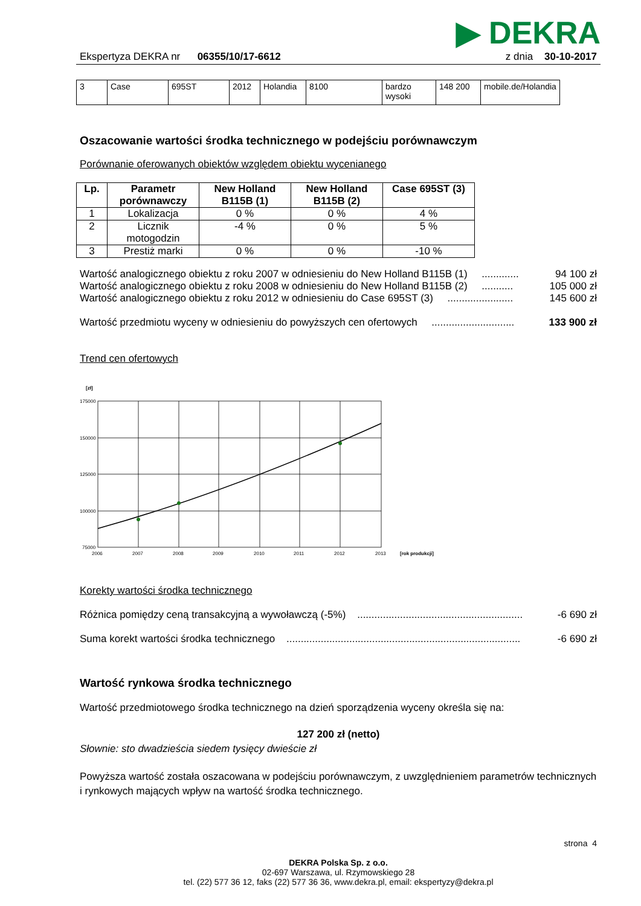▶ DEKRA
Ekspertyza DEKRA nr 06355/10/17-6612
z dnia 30-10-2017
| 3 | Case | 695ST | 2012 | Holandia | 8100 | bardzo wysoki | 148 200 | mobile.de/Holandia |
Oszacowanie wartości środka technicznego w podejściu porównawczym
Porównanie oferowanych obiektów względem obiektu wycenianego
| Lp. | Parametr porównawczy | New Holland B115B (1) | New Holland B115B (2) | Case 695ST (3) |
| --- | --- | --- | --- | --- |
| 1 | Lokalizacja | 0 % | 0 % | 4 % |
| 2 | Licznik motogodzin | -4 % | 0 % | 5 % |
| 3 | Prestiż marki | 0 % | 0 % | -10 % |
Wartość analogicznego obiektu z roku 2007 w odniesieniu do New Holland B115B (1) ............. 94 100 zł
Wartość analogicznego obiektu z roku 2008 w odniesieniu do New Holland B115B (2) ........... 105 000 zł
Wartość analogicznego obiektu z roku 2012 w odniesieniu do Case 695ST (3) ....................... 145 600 zł
Wartość przedmiotu wyceny w odniesieniu do powyższych cen ofertowych ............................. 133 900 zł
Trend cen ofertowych
[zł]
175000
150000
125000
100000
75000
2006
2007
2008
2009
2010
2011
2012
2013
[rok produkcji]
Korekty wartości środka technicznego
Różnica pomiędzy ceną transakcyjną a wywoławczą (-5%) .......................................................... -6 690 zł
Suma korekt wartości środka technicznego .................................................................................. -6 690 zł
Wartość rynkowa środka technicznego
Wartość przedmiotowego środka technicznego na dzień sporządzenia wyceny określa się na:
127 200 zł (netto)
Słownie: sto dwadzieścia siedem tysięcy dwieście zł
Powyższa wartość została oszacowana w podejściu porównawczym, z uwzględnieniem parametrów technicznych i rynkowych mających wpływ na wartość środka technicznego.
strona 4
DEKRA Polska Sp. z o.o.
02-697 Warszawa, ul. Rzymowskiego 28
tel. (22) 577 36 12, faks (22) 577 36 36, www.dekra.pl, email: ekspertyzy@dekra.pl